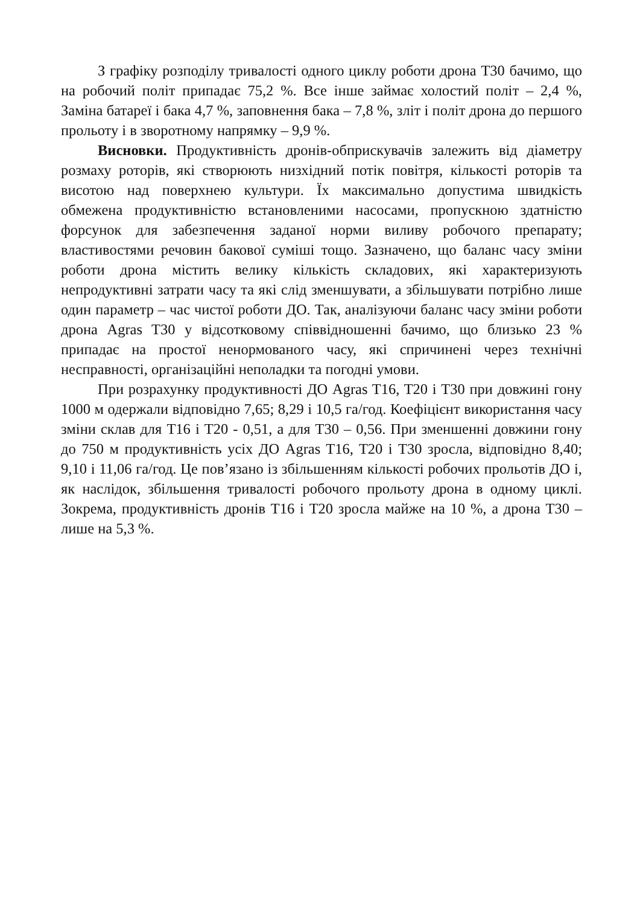З графіку розподілу тривалості одного циклу роботи дрона Т30 бачимо, що на робочий політ припадає 75,2 %. Все інше займає холостий політ – 2,4 %, Заміна батареї і бака 4,7 %, заповнення бака – 7,8 %, зліт і політ дрона до першого прольоту і в зворотному напрямку – 9,9 %.
Висновки. Продуктивність дронів-обприскувачів залежить від діаметру розмаху роторів, які створюють низхідний потік повітря, кількості роторів та висотою над поверхнею культури. Їх максимально допустима швидкість обмежена продуктивністю встановленими насосами, пропускною здатністю форсунок для забезпечення заданої норми виливу робочого препарату; властивостями речовин бакової суміші тощо. Зазначено, що баланс часу зміни роботи дрона містить велику кількість складових, які характеризують непродуктивні затрати часу та які слід зменшувати, а збільшувати потрібно лише один параметр – час чистої роботи ДО. Так, аналізуючи баланс часу зміни роботи дрона Agras T30 у відсотковому співвідношенні бачимо, що близько 23 % припадає на простої ненормованого часу, які спричинені через технічні несправності, організаційні неполадки та погодні умови.
При розрахунку продуктивності ДО Agras T16, T20 і T30 при довжині гону 1000 м одержали відповідно 7,65; 8,29 і 10,5 га/год. Коефіцієнт використання часу зміни склав для T16 і T20 - 0,51, а для T30 – 0,56. При зменшенні довжини гону до 750 м продуктивність усіх ДО Agras T16, T20 і T30 зросла, відповідно 8,40; 9,10 і 11,06 га/год. Це пов’язано із збільшенням кількості робочих прольотів ДО і, як наслідок, збільшення тривалості робочого прольоту дрона в одному циклі. Зокрема, продуктивність дронів T16 і T20 зросла майже на 10 %, а дрона T30 – лише на 5,3 %.